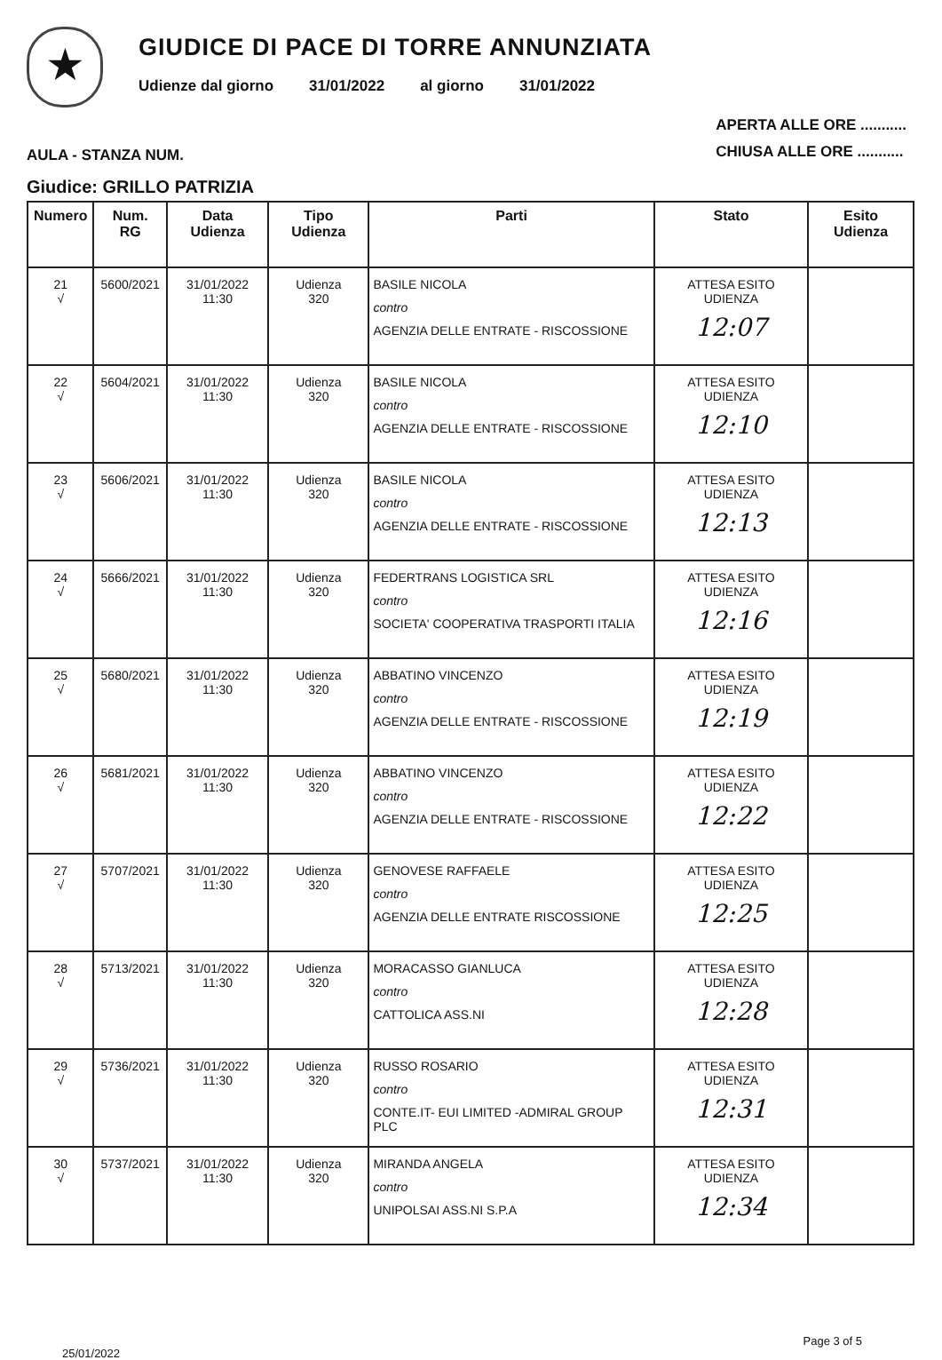★
GIUDICE DI PACE DI TORRE ANNUNZIATA
Udienze dal giorno 31/01/2022 al giorno 31/01/2022
AULA - STANZA NUM.
APERTA ALLE ORE ...........
CHIUSA ALLE ORE ...........
Giudice: GRILLO PATRIZIA
| Numero | Num. RG | Data Udienza | Tipo Udienza | Parti | Stato | Esito Udienza |
| --- | --- | --- | --- | --- | --- | --- |
| 21 √ | 5600/2021 | 31/01/2022 11:30 | Udienza 320 | BASILE NICOLA contro AGENZIA DELLE ENTRATE - RISCOSSIONE | ATTESA ESITO UDIENZA 12:07 | |
| 22 √ | 5604/2021 | 31/01/2022 11:30 | Udienza 320 | BASILE NICOLA contro AGENZIA DELLE ENTRATE - RISCOSSIONE | ATTESA ESITO UDIENZA 12:10 | |
| 23 √ | 5606/2021 | 31/01/2022 11:30 | Udienza 320 | BASILE NICOLA contro AGENZIA DELLE ENTRATE - RISCOSSIONE | ATTESA ESITO UDIENZA 12:13 | |
| 24 √ | 5666/2021 | 31/01/2022 11:30 | Udienza 320 | FEDERTRANS LOGISTICA SRL contro SOCIETA' COOPERATIVA TRASPORTI ITALIA | ATTESA ESITO UDIENZA 12:16 | |
| 25 √ | 5680/2021 | 31/01/2022 11:30 | Udienza 320 | ABBATINO VINCENZO contro AGENZIA DELLE ENTRATE - RISCOSSIONE | ATTESA ESITO UDIENZA 12:19 | |
| 26 √ | 5681/2021 | 31/01/2022 11:30 | Udienza 320 | ABBATINO VINCENZO contro AGENZIA DELLE ENTRATE - RISCOSSIONE | ATTESA ESITO UDIENZA 12:22 | |
| 27 √ | 5707/2021 | 31/01/2022 11:30 | Udienza 320 | GENOVESE RAFFAELE contro AGENZIA DELLE ENTRATE RISCOSSIONE | ATTESA ESITO UDIENZA 12:25 | |
| 28 √ | 5713/2021 | 31/01/2022 11:30 | Udienza 320 | MORACASSO GIANLUCA contro CATTOLICA ASS.NI | ATTESA ESITO UDIENZA 12:28 | |
| 29 √ | 5736/2021 | 31/01/2022 11:30 | Udienza 320 | RUSSO ROSARIO contro CONTE.IT- EUI LIMITED -ADMIRAL GROUP PLC | ATTESA ESITO UDIENZA 12:31 | |
| 30 √ | 5737/2021 | 31/01/2022 11:30 | Udienza 320 | MIRANDA ANGELA contro UNIPOLSAI ASS.NI S.P.A | ATTESA ESITO UDIENZA 12:34 | |
25/01/2022 Page 3 of 5